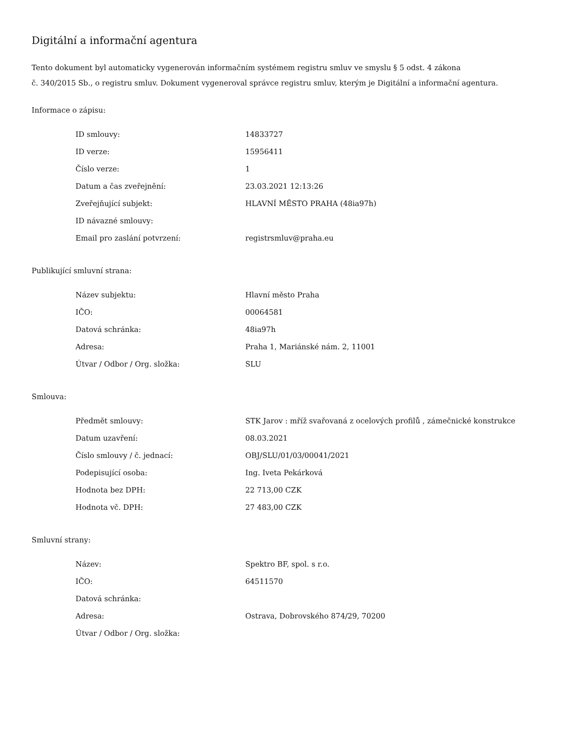Digitální a informační agentura
Tento dokument byl automaticky vygenerován informačním systémem registru smluv ve smyslu § 5 odst. 4 zákona
č. 340/2015 Sb., o registru smluv. Dokument vygeneroval správce registru smluv, kterým je Digitální a informační agentura.
Informace o zápisu:
| ID smlouvy: | 14833727 |
| ID verze: | 15956411 |
| Číslo verze: | 1 |
| Datum a čas zveřejnění: | 23.03.2021 12:13:26 |
| Zveřejňující subjekt: | HLAVNÍ MĚSTO PRAHA (48ia97h) |
| ID návazné smlouvy: | |
| Email pro zaslání potvrzení: | registrsmluv@praha.eu |
Publikující smluvní strana:
| Název subjektu: | Hlavní město Praha |
| IČO: | 00064581 |
| Datová schránka: | 48ia97h |
| Adresa: | Praha 1, Mariánské nám. 2, 11001 |
| Útvar / Odbor / Org. složka: | SLU |
Smlouva:
| Předmět smlouvy: | STK Jarov : mříž svařovaná z ocelových profilů , zámečnické konstrukce |
| Datum uzavření: | 08.03.2021 |
| Číslo smlouvy / č. jednací: | OBJ/SLU/01/03/00041/2021 |
| Podepisující osoba: | Ing. Iveta Pekárková |
| Hodnota bez DPH: | 22 713,00 CZK |
| Hodnota vč. DPH: | 27 483,00 CZK |
Smluvní strany:
| Název: | Spektro BF, spol. s r.o. |
| IČO: | 64511570 |
| Datová schránka: | |
| Adresa: | Ostrava, Dobrovského 874/29, 70200 |
| Útvar / Odbor / Org. složka: | |